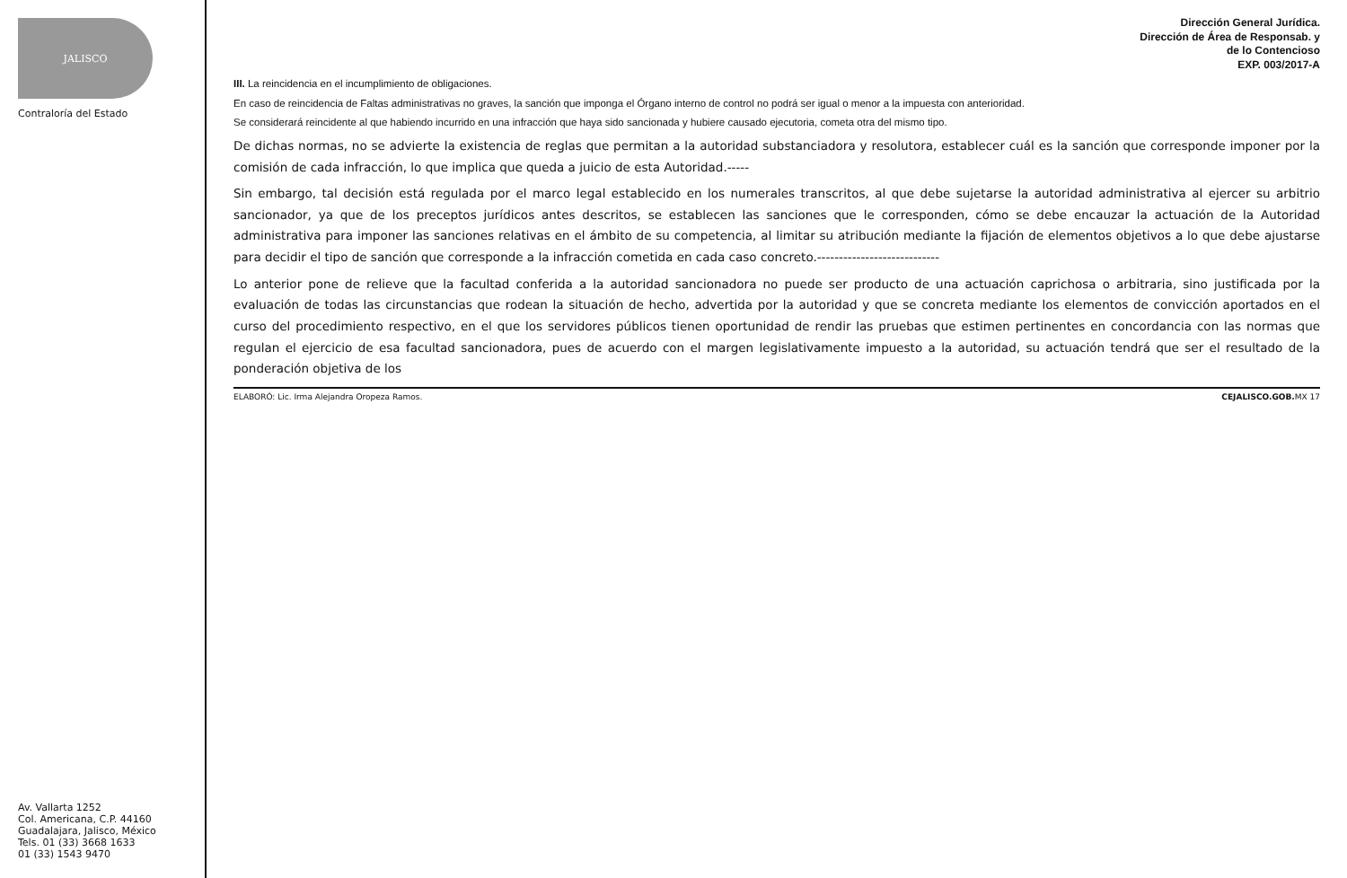JALISCO
Contraloría del Estado
Av. Vallarta 1252
Col. Americana, C.P. 44160
Guadalajara, Jalisco, México
Tels. 01 (33) 3668 1633
01 (33) 1543 9470
Dirección General Jurídica.
Dirección de Área de Responsab. y
de lo Contencioso
EXP. 003/2017-A
III. La reincidencia en el incumplimiento de obligaciones.
En caso de reincidencia de Faltas administrativas no graves, la sanción que imponga el Órgano interno de control no podrá ser igual o menor a la impuesta con anterioridad.
Se considerará reincidente al que habiendo incurrido en una infracción que haya sido sancionada y hubiere causado ejecutoria, cometa otra del mismo tipo.
De dichas normas, no se advierte la existencia de reglas que permitan a la autoridad substanciadora y resolutora, establecer cuál es la sanción que corresponde imponer por la comisión de cada infracción, lo que implica que queda a juicio de esta Autoridad.-----
Sin embargo, tal decisión está regulada por el marco legal establecido en los numerales transcritos, al que debe sujetarse la autoridad administrativa al ejercer su arbitrio sancionador, ya que de los preceptos jurídicos antes descritos, se establecen las sanciones que le corresponden, cómo se debe encauzar la actuación de la Autoridad administrativa para imponer las sanciones relativas en el ámbito de su competencia, al limitar su atribución mediante la fijación de elementos objetivos a lo que debe ajustarse para decidir el tipo de sanción que corresponde a la infracción cometida en cada caso concreto.----------------------------
Lo anterior pone de relieve que la facultad conferida a la autoridad sancionadora no puede ser producto de una actuación caprichosa o arbitraria, sino justificada por la evaluación de todas las circunstancias que rodean la situación de hecho, advertida por la autoridad y que se concreta mediante los elementos de convicción aportados en el curso del procedimiento respectivo, en el que los servidores públicos tienen oportunidad de rendir las pruebas que estimen pertinentes en concordancia con las normas que regulan el ejercicio de esa facultad sancionadora, pues de acuerdo con el margen legislativamente impuesto a la autoridad, su actuación tendrá que ser el resultado de la ponderación objetiva de los
ELABORÓ: Lic. Irma Alejandra Oropeza Ramos. CEJALISCO.GOB. MX 17